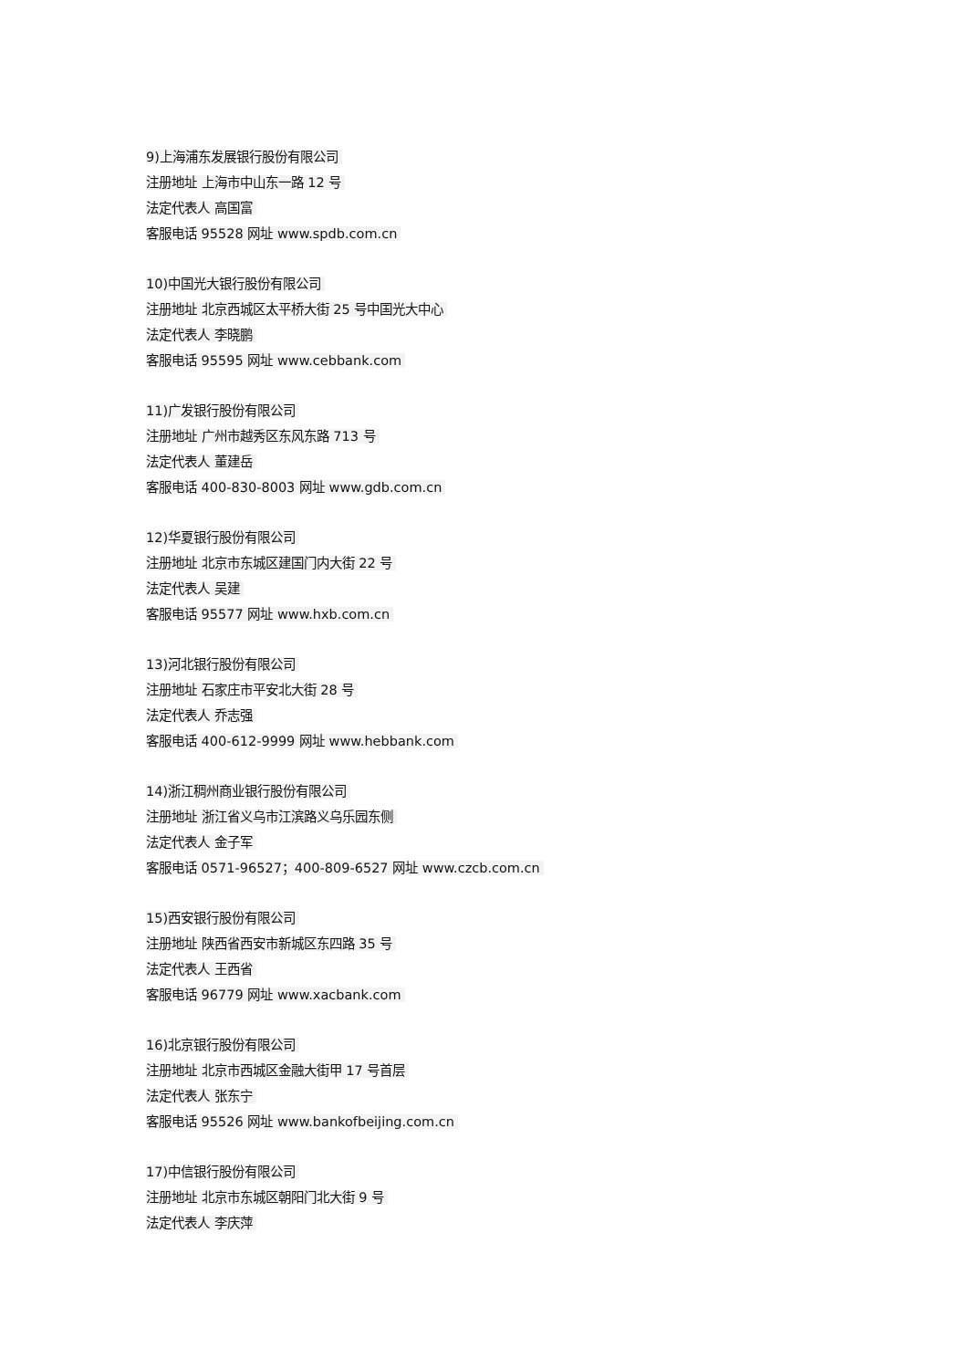9)上海浦东发展银行股份有限公司
注册地址 上海市中山东一路 12 号
法定代表人 高国富
客服电话 95528 网址 www.spdb.com.cn
10)中国光大银行股份有限公司
注册地址 北京西城区太平桥大街 25 号中国光大中心
法定代表人 李晓鹏
客服电话 95595 网址 www.cebbank.com
11)广发银行股份有限公司
注册地址 广州市越秀区东风东路 713 号
法定代表人 董建岳
客服电话 400-830-8003 网址 www.gdb.com.cn
12)华夏银行股份有限公司
注册地址 北京市东城区建国门内大街 22 号
法定代表人 吴建
客服电话 95577 网址 www.hxb.com.cn
13)河北银行股份有限公司
注册地址 石家庄市平安北大街 28 号
法定代表人 乔志强
客服电话 400-612-9999 网址 www.hebbank.com
14)浙江稠州商业银行股份有限公司
注册地址 浙江省义乌市江滨路义乌乐园东侧
法定代表人 金子军
客服电话 0571-96527；400-809-6527 网址 www.czcb.com.cn
15)西安银行股份有限公司
注册地址 陕西省西安市新城区东四路 35 号
法定代表人 王西省
客服电话 96779 网址 www.xacbank.com
16)北京银行股份有限公司
注册地址 北京市西城区金融大街甲 17 号首层
法定代表人 张东宁
客服电话 95526 网址 www.bankofbeijing.com.cn
17)中信银行股份有限公司
注册地址 北京市东城区朝阳门北大街 9 号
法定代表人 李庆萍